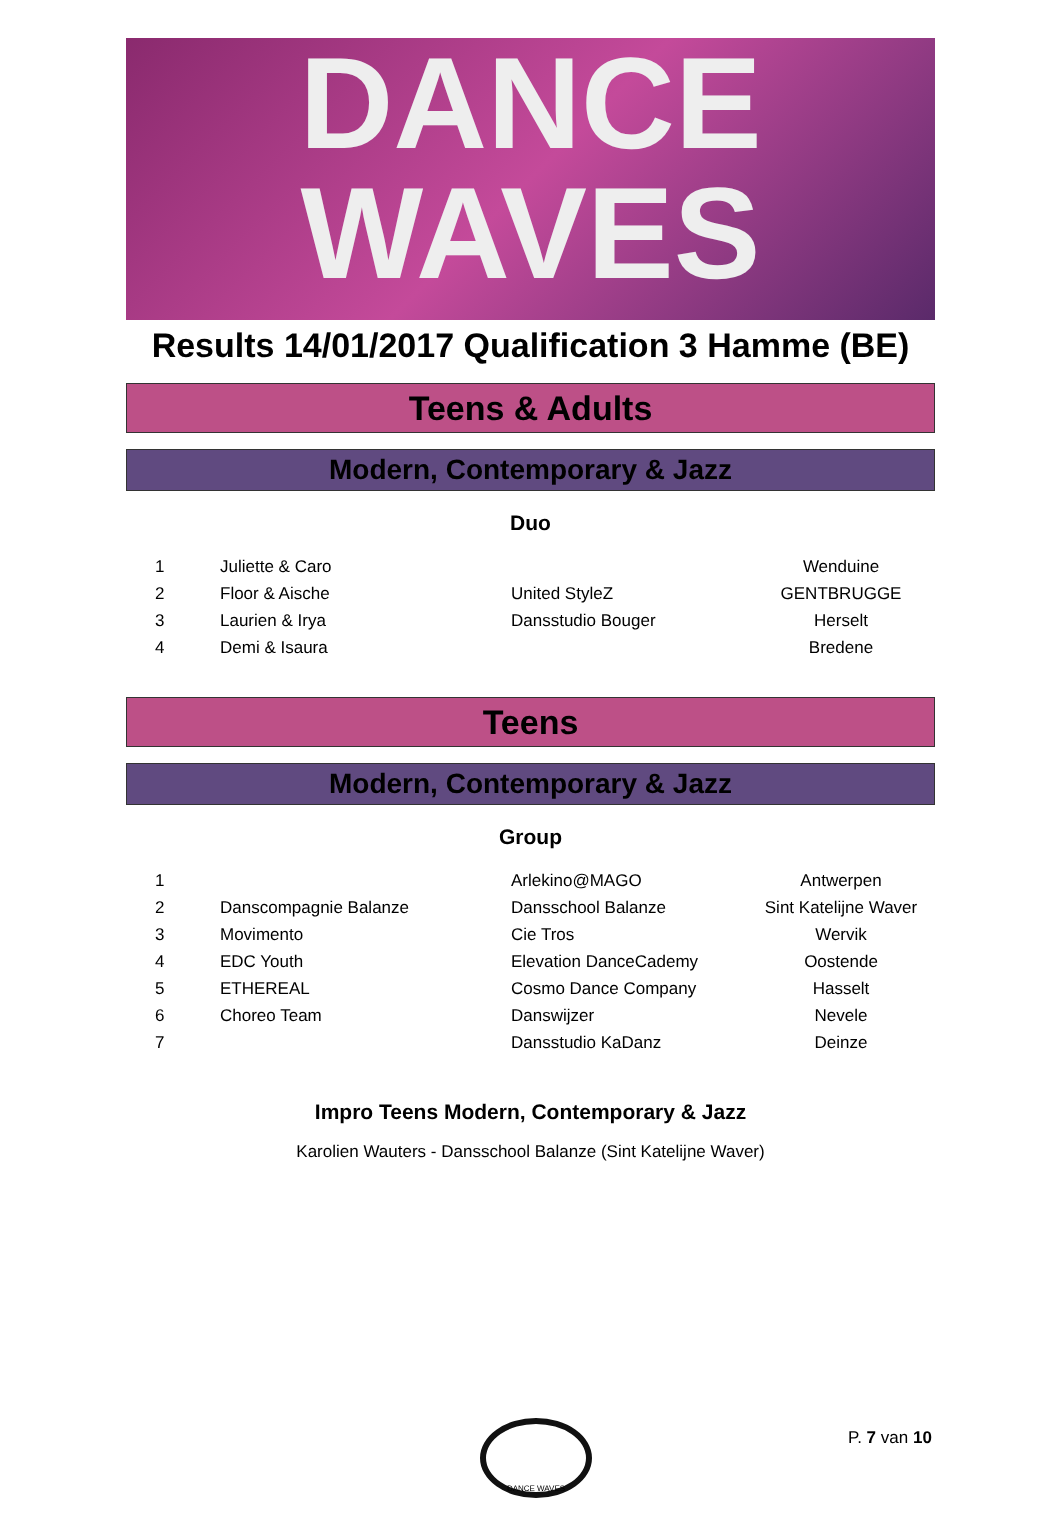DANCE
WAVES
Results 14/01/2017 Qualification 3 Hamme (BE)
Teens & Adults
Modern, Contemporary & Jazz
Duo
| 1 | Juliette & Caro | | Wenduine |
| 2 | Floor & Aische | United StyleZ | GENTBRUGGE |
| 3 | Laurien & Irya | Dansstudio Bouger | Herselt |
| 4 | Demi & Isaura | | Bredene |
Teens
Modern, Contemporary & Jazz
Group
| 1 | | Arlekino@MAGO | Antwerpen |
| 2 | Danscompagnie Balanze | Dansschool Balanze | Sint Katelijne Waver |
| 3 | Movimento | Cie Tros | Wervik |
| 4 | EDC Youth | Elevation DanceCademy | Oostende |
| 5 | ETHEREAL | Cosmo Dance Company | Hasselt |
| 6 | Choreo Team | Danswijzer | Nevele |
| 7 | | Dansstudio KaDanz | Deinze |
Impro Teens Modern, Contemporary & Jazz
Karolien Wauters - Dansschool Balanze (Sint Katelijne Waver)
DANCE WAVES
P. 7 van 10